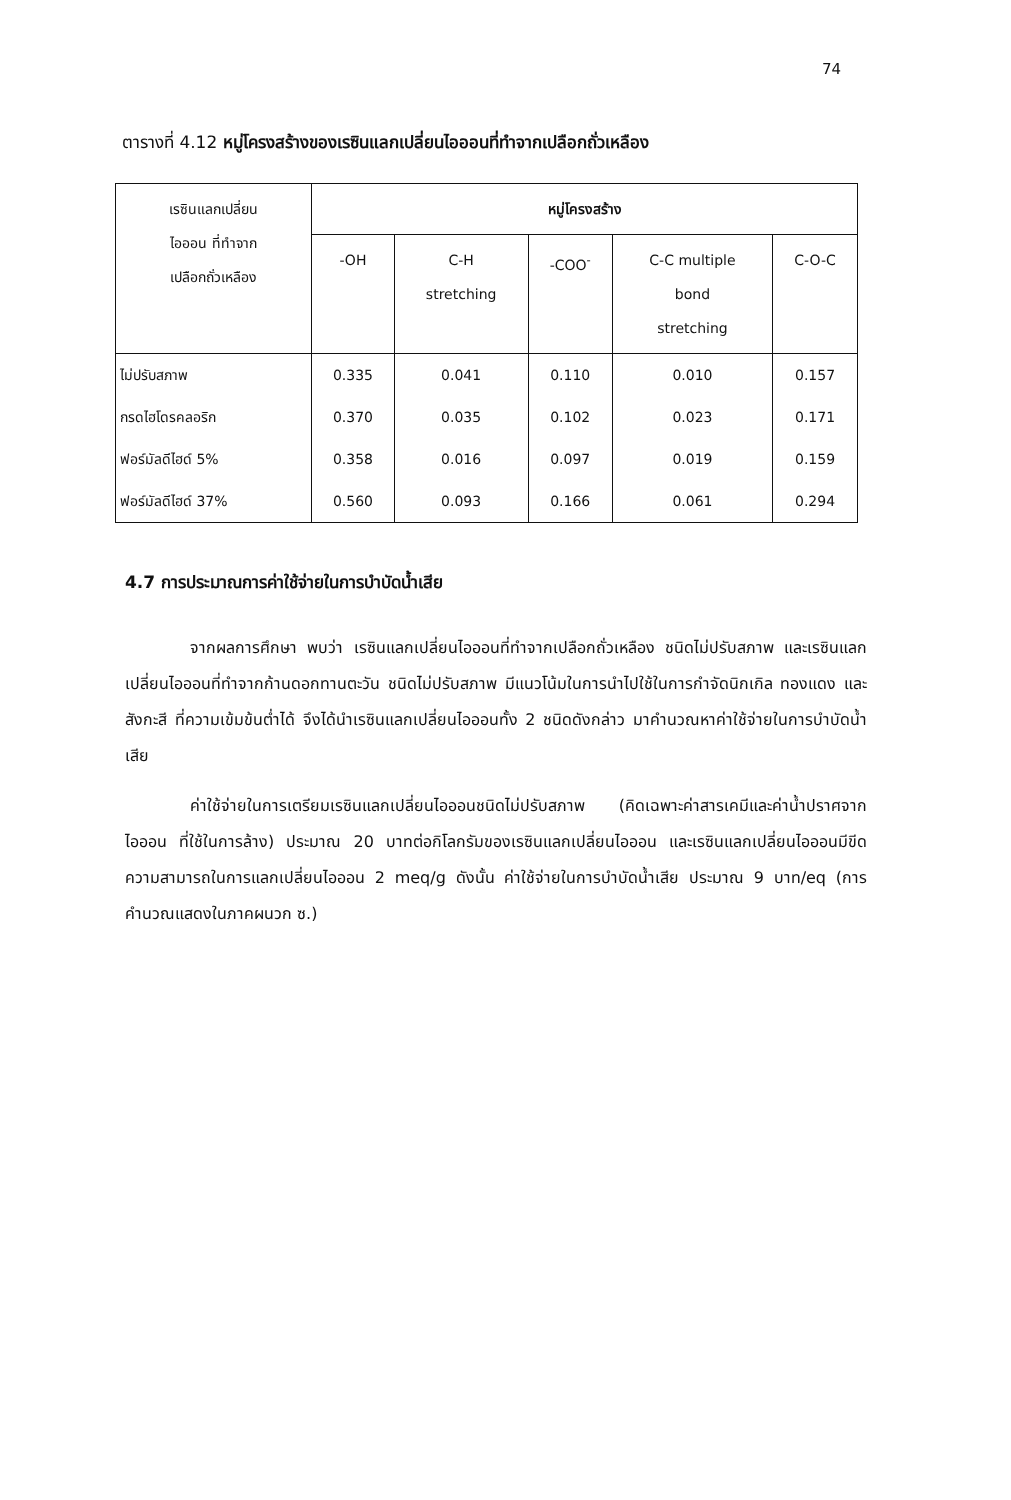74
ตารางที่ 4.12 หมู่โครงสร้างของเรซินแลกเปลี่ยนไอออนที่ทำจากเปลือกถั่วเหลือง
| เรซินแลกเปลี่ยน ไอออน ที่ทำจาก เปลือกถั่วเหลือง | หมู่โครงสร้าง | | | | |
| --- | --- | --- | --- | --- | --- |
| | -OH | C-H stretching | -COO<sup>-</sup> | C-C multiple bond stretching | C-O-C |
| ไม่ปรับสภาพ | 0.335 | 0.041 | 0.110 | 0.010 | 0.157 |
| กรดไฮโดรคลอริก | 0.370 | 0.035 | 0.102 | 0.023 | 0.171 |
| ฟอร์มัลดีไฮด์ 5% | 0.358 | 0.016 | 0.097 | 0.019 | 0.159 |
| ฟอร์มัลดีไฮด์ 37% | 0.560 | 0.093 | 0.166 | 0.061 | 0.294 |
4.7 การประมาณการค่าใช้จ่ายในการบำบัดน้ำเสีย
จากผลการศึกษา พบว่า เรซินแลกเปลี่ยนไอออนที่ทำจากเปลือกถั่วเหลือง ชนิดไม่ปรับสภาพ และเรซินแลกเปลี่ยนไอออนที่ทำจากก้านดอกทานตะวัน ชนิดไม่ปรับสภาพ มีแนวโน้มในการนำไปใช้ในการกำจัดนิกเกิล ทองแดง และสังกะสี ที่ความเข้มข้นต่ำได้ จึงได้นำเรซินแลกเปลี่ยนไอออนทั้ง 2 ชนิดดังกล่าว มาคำนวณหาค่าใช้จ่ายในการบำบัดน้ำเสีย
ค่าใช้จ่ายในการเตรียมเรซินแลกเปลี่ยนไอออนชนิดไม่ปรับสภาพ (คิดเฉพาะค่าสารเคมีและค่าน้ำปราศจากไอออน ที่ใช้ในการล้าง) ประมาณ 20 บาทต่อกิโลกรัมของเรซินแลกเปลี่ยนไอออน และเรซินแลกเปลี่ยนไอออนมีขีดความสามารถในการแลกเปลี่ยนไอออน 2 meq/g ดังนั้น ค่าใช้จ่ายในการบำบัดน้ำเสีย ประมาณ 9 บาท/eq (การคำนวณแสดงในภาคผนวก ซ.)